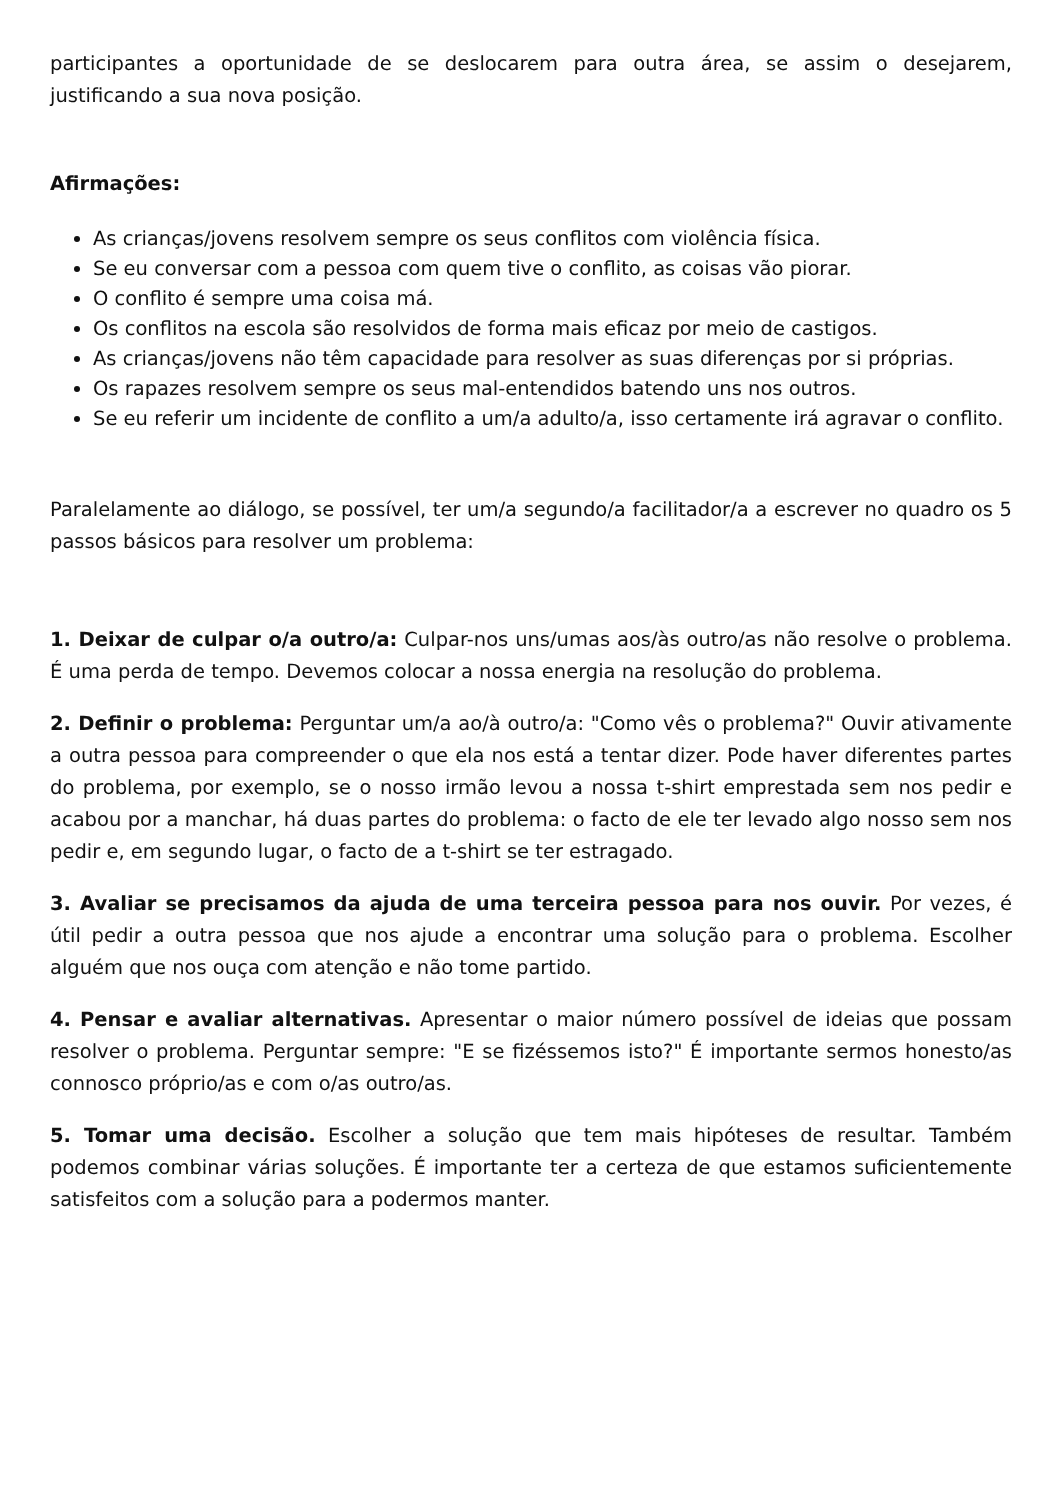participantes a oportunidade de se deslocarem para outra área, se assim o desejarem, justificando a sua nova posição.
Afirmações:
As crianças/jovens resolvem sempre os seus conflitos com violência física.
Se eu conversar com a pessoa com quem tive o conflito, as coisas vão piorar.
O conflito é sempre uma coisa má.
Os conflitos na escola são resolvidos de forma mais eficaz por meio de castigos.
As crianças/jovens não têm capacidade para resolver as suas diferenças por si próprias.
Os rapazes resolvem sempre os seus mal-entendidos batendo uns nos outros.
Se eu referir um incidente de conflito a um/a adulto/a, isso certamente irá agravar o conflito.
Paralelamente ao diálogo, se possível, ter um/a segundo/a facilitador/a a escrever no quadro os 5 passos básicos para resolver um problema:
1. Deixar de culpar o/a outro/a: Culpar-nos uns/umas aos/às outro/as não resolve o problema. É uma perda de tempo. Devemos colocar a nossa energia na resolução do problema.
2. Definir o problema: Perguntar um/a ao/à outro/a: "Como vês o problema?" Ouvir ativamente a outra pessoa para compreender o que ela nos está a tentar dizer. Pode haver diferentes partes do problema, por exemplo, se o nosso irmão levou a nossa t-shirt emprestada sem nos pedir e acabou por a manchar, há duas partes do problema: o facto de ele ter levado algo nosso sem nos pedir e, em segundo lugar, o facto de a t-shirt se ter estragado.
3. Avaliar se precisamos da ajuda de uma terceira pessoa para nos ouvir. Por vezes, é útil pedir a outra pessoa que nos ajude a encontrar uma solução para o problema. Escolher alguém que nos ouça com atenção e não tome partido.
4. Pensar e avaliar alternativas. Apresentar o maior número possível de ideias que possam resolver o problema. Perguntar sempre: "E se fizéssemos isto?" É importante sermos honesto/as connosco próprio/as e com o/as outro/as.
5. Tomar uma decisão. Escolher a solução que tem mais hipóteses de resultar. Também podemos combinar várias soluções. É importante ter a certeza de que estamos suficientemente satisfeitos com a solução para a podermos manter.